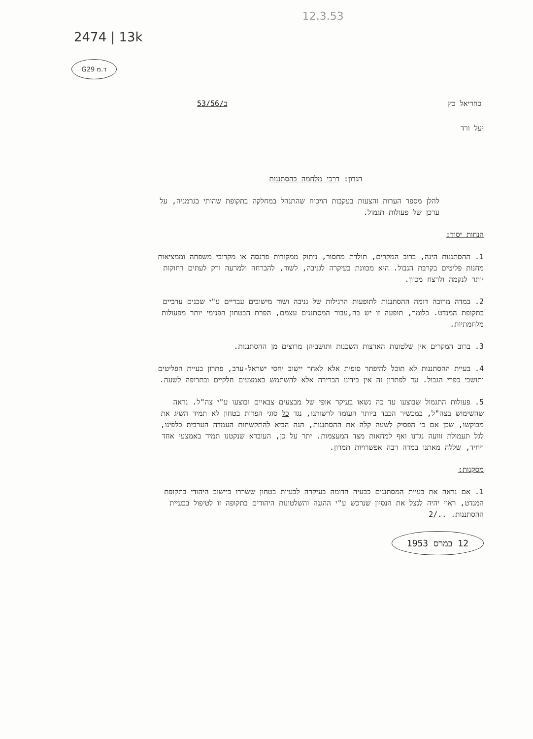2474 | 13k 12.3.53
G29 ד.מ
כחריאל כץ ב/53/56
יעל ורד
הנדון: דרכי מלחמה בהסתננות
להלן מספר הערות והצעות בעקבות הויכוח שהתנהל במחלקה בתקופת שהותי בגרמניה, על ערכן של פעולות תגמול.
הנחות יסוד:
1. ההסתננות הינה, ברוב המקרים, תולדת מחסור, ניתוק ממקורות פרנסה או מקרובי משפחה וממציאות מחנות פליטים בקרבת הגבול. היא מכוונת בעיקרה לגניבה, לשוד, להברחה ולמרעה ורק לעתים רחוקות יותר לנקמה ולרצח מכוון.
2. במדה מרובה דומה ההסתננות לתופעות הרגילות של גניבה ושוד מישובים עבריים ע"י שכנים ערביים בתקופת המנדט. כלומר, תופעה זו יש בה,עבור המסתננים עצמם, הפרת הבטחון הפנימי יותר מפעולות מלחמתיות.
3. ברוב המקרים אין שלטונות הארצות השכנות ותושביהן מרוצים מן ההסתננות.
4. בעיית ההסתננות לא תוכל להיפתר סופית אלא לאחר יישוב יחסי ישראל-ערב, פתרון בעיית הפליטים ותושבי כפרי הגבול. עד לפתרון זה אין בידינו הברירה אלא להשתמש באמצעים חלקיים ובתרופה לשעה.
5. פעולות התגמול שבוצעו עד כה נשאו בעיקר אופי של מבצעים צבאיים ובוצעו ע"י צה"ל. נראה שהשימוש בצה"ל, במכשיר הכבד ביותר העומד לרשותנו, נגד כל סוגי הפרות בטחון לא תמיד השיג את מבוקשו, שכן אם כי הפסיק לשעה קלה את ההסתננות, הנה הביא להתקשחות העמדה הערבית כלפינו, לגל תעמולת זוועה נגדנו ואף למחאות מצד המעצמות. יתר על כן, העובדא שנקטנו תמיד באמצעי אחד ויחיד, שללה מאתנו במדה רבה אפשרויות תמרון.
מסקנות:
1. אם נראה את בעיית המסתננים כבעיה הדומה בעיקרה לבעיות בטחון ששררו ביישוב היהודי בתקופת המנדט, ראוי יהיה לנצל את הנסיון שנרכש ע"י ההגנה והשלטונות היהודים בתקופה זו לטיפול בבעיית ההסתננות. 2/..
12 במרס 1953